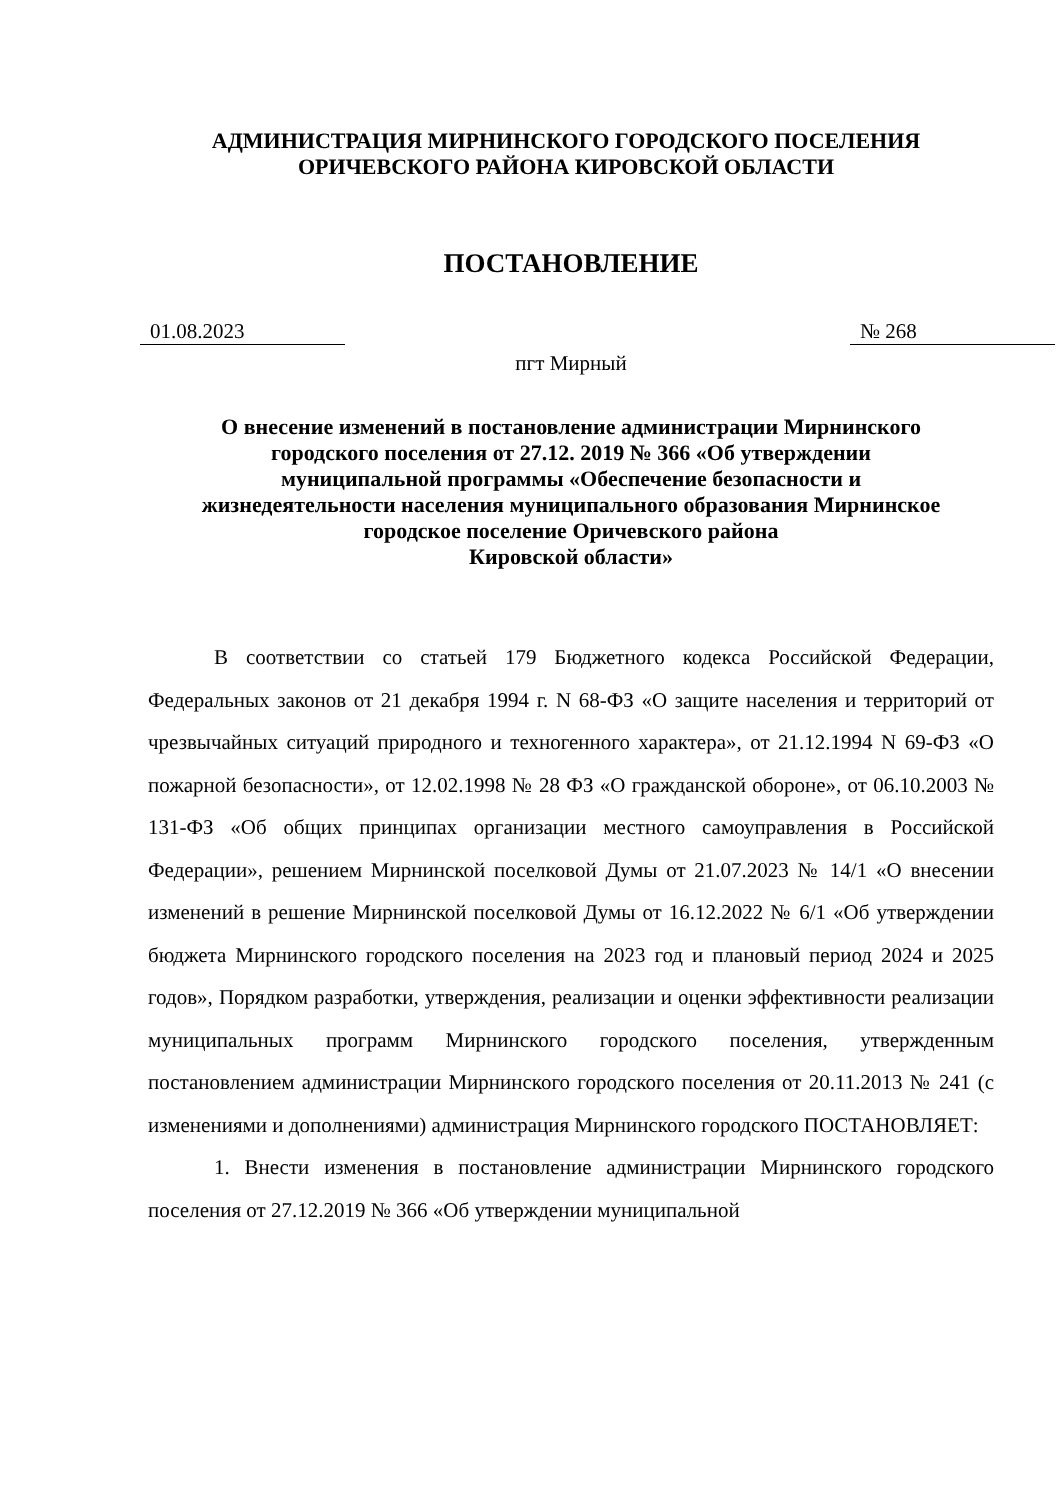АДМИНИСТРАЦИЯ МИРНИНСКОГО ГОРОДСКОГО ПОСЕЛЕНИЯ
ОРИЧЕВСКОГО РАЙОНА КИРОВСКОЙ ОБЛАСТИ
ПОСТАНОВЛЕНИЕ
01.08.2023 № 268
пгт Мирный
О внесение изменений в постановление администрации Мирнинского
городского поселения от 27.12. 2019 № 366 «Об утверждении
муниципальной программы «Обеспечение безопасности и
жизнедеятельности населения муниципального образования Мирнинское
городское поселение Оричевского района
Кировской области»
В соответствии со статьей 179 Бюджетного кодекса Российской Федерации, Федеральных законов от 21 декабря 1994 г. N 68-ФЗ «О защите населения и территорий от чрезвычайных ситуаций природного и техногенного характера», от 21.12.1994 N 69-ФЗ «О пожарной безопасности», от 12.02.1998 № 28 ФЗ «О гражданской обороне», от 06.10.2003 № 131-ФЗ «Об общих принципах организации местного самоуправления в Российской Федерации», решением Мирнинской поселковой Думы от 21.07.2023 № 14/1 «О внесении изменений в решение Мирнинской поселковой Думы от 16.12.2022 № 6/1 «Об утверждении бюджета Мирнинского городского поселения на 2023 год и плановый период 2024 и 2025 годов», Порядком разработки, утверждения, реализации и оценки эффективности реализации муниципальных программ Мирнинского городского поселения, утвержденным постановлением администрации Мирнинского городского поселения от 20.11.2013 № 241 (с изменениями и дополнениями) администрация Мирнинского городского ПОСТАНОВЛЯЕТ:
1. Внести изменения в постановление администрации Мирнинского городского поселения от 27.12.2019 № 366 «Об утверждении муниципальной